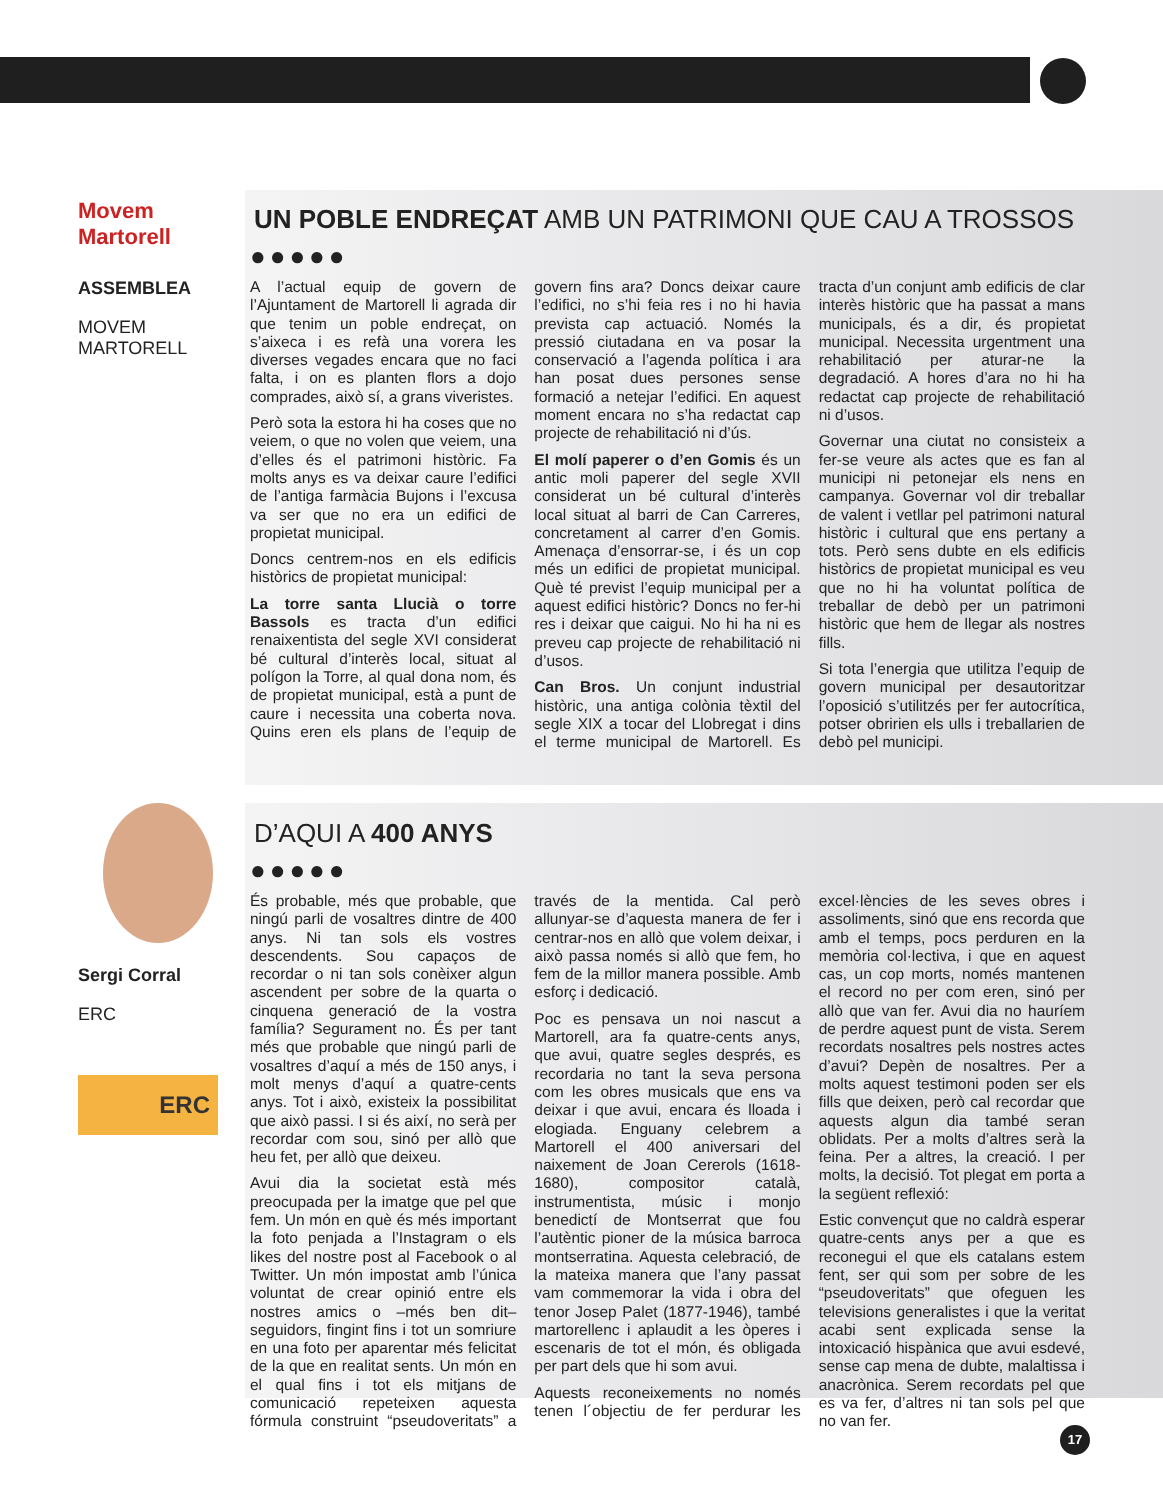Movem Martorell
ASSEMBLEA
MOVEM
MARTORELL
UN POBLE ENDREÇAT AMB UN PATRIMONI QUE CAU A TROSSOS
●●●●●
A l’actual equip de govern de l’Ajuntament de Martorell li agrada dir que tenim un poble endreçat, on s’aixeca i es refà una vorera les diverses vegades encara que no faci falta, i on es planten flors a dojo comprades, això sí, a grans viveristes.
Però sota la estora hi ha coses que no veiem, o que no volen que veiem, una d’elles és el patrimoni històric. Fa molts anys es va deixar caure l’edifici de l’antiga farmàcia Bujons i l’excusa va ser que no era un edifici de propietat municipal.
Doncs centrem-nos en els edificis històrics de propietat municipal:
La torre santa Llucià o torre Bassols es tracta d’un edifici renaixentista del segle XVI considerat bé cultural d’interès local, situat al polígon la Torre, al qual dona nom, és de propietat municipal, està a punt de caure i necessita una coberta nova. Quins eren els plans de l’equip de govern fins ara? Doncs deixar caure l’edifici, no s’hi feia res i no hi havia prevista cap actuació. Només la pressió ciutadana en va posar la conservació a l’agenda política i ara han posat dues persones sense formació a netejar l’edifici. En aquest moment encara no s’ha redactat cap projecte de rehabilitació ni d’ús.
El molí paperer o d’en Gomis és un antic moli paperer del segle XVII considerat un bé cultural d’interès local situat al barri de Can Carreres, concretament al carrer d’en Gomis. Amenaça d’ensorrar-se, i és un cop més un edifici de propietat municipal. Què té previst l’equip municipal per a aquest edifici històric? Doncs no fer-hi res i deixar que caigui. No hi ha ni es preveu cap projecte de rehabilitació ni d’usos.
Can Bros. Un conjunt industrial històric, una antiga colònia tèxtil del segle XIX a tocar del Llobregat i dins el terme municipal de Martorell. Es tracta d’un conjunt amb edificis de clar interès històric que ha passat a mans municipals, és a dir, és propietat municipal. Necessita urgentment una rehabilitació per aturar-ne la degradació. A hores d’ara no hi ha redactat cap projecte de rehabilitació ni d’usos.
Governar una ciutat no consisteix a fer-se veure als actes que es fan al municipi ni petonejar els nens en campanya. Governar vol dir treballar de valent i vetllar pel patrimoni natural històric i cultural que ens pertany a tots. Però sens dubte en els edificis històrics de propietat municipal es veu que no hi ha voluntat política de treballar de debò per un patrimoni històric que hem de llegar als nostres fills.
Si tota l’energia que utilitza l’equip de govern municipal per desautoritzar l’oposició s’utilitzés per fer autocrítica, potser obririen els ulls i treballarien de debò pel municipi.
Sergi Corral
ERC
ERC
D’AQUI A 400 ANYS
●●●●●
És probable, més que probable, que ningú parli de vosaltres dintre de 400 anys. Ni tan sols els vostres descendents. Sou capaços de recordar o ni tan sols conèixer algun ascendent per sobre de la quarta o cinquena generació de la vostra família? Segurament no. És per tant més que probable que ningú parli de vosaltres d’aquí a més de 150 anys, i molt menys d’aquí a quatre-cents anys. Tot i això, existeix la possibilitat que això passi. I si és així, no serà per recordar com sou, sinó per allò que heu fet, per allò que deixeu.
Avui dia la societat està més preocupada per la imatge que pel que fem. Un món en què és més important la foto penjada a l’Instagram o els likes del nostre post al Facebook o al Twitter. Un món impostat amb l’única voluntat de crear opinió entre els nostres amics o –més ben dit– seguidors, fingint fins i tot un somriure en una foto per aparentar més felicitat de la que en realitat sents. Un món en el qual fins i tot els mitjans de comunicació repeteixen aquesta fórmula construint “pseudoveritats” a través de la mentida. Cal però allunyar-se d’aquesta manera de fer i centrar-nos en allò que volem deixar, i això passa només si allò que fem, ho fem de la millor manera possible. Amb esforç i dedicació.
Poc es pensava un noi nascut a Martorell, ara fa quatre-cents anys, que avui, quatre segles després, es recordaria no tant la seva persona com les obres musicals que ens va deixar i que avui, encara és lloada i elogiada. Enguany celebrem a Martorell el 400 aniversari del naixement de Joan Cererols (1618-1680), compositor català, instrumentista, músic i monjo benedictí de Montserrat que fou l’autèntic pioner de la música barroca montserratina. Aquesta celebració, de la mateixa manera que l’any passat vam commemorar la vida i obra del tenor Josep Palet (1877-1946), també martorellenc i aplaudit a les òperes i escenaris de tot el món, és obligada per part dels que hi som avui.
Aquests reconeixements no només tenen l´objectiu de fer perdurar les excel·lències de les seves obres i assoliments, sinó que ens recorda que amb el temps, pocs perduren en la memòria col·lectiva, i que en aquest cas, un cop morts, només mantenen el record no per com eren, sinó per allò que van fer. Avui dia no hauríem de perdre aquest punt de vista. Serem recordats nosaltres pels nostres actes d’avui? Depèn de nosaltres. Per a molts aquest testimoni poden ser els fills que deixen, però cal recordar que aquests algun dia també seran oblidats. Per a molts d’altres serà la feina. Per a altres, la creació. I per molts, la decisió. Tot plegat em porta a la següent reflexió:
Estic convençut que no caldrà esperar quatre-cents anys per a que es reconegui el que els catalans estem fent, ser qui som per sobre de les “pseudoveritats” que ofeguen les televisions generalistes i que la veritat acabi sent explicada sense la intoxicació hispànica que avui esdevé, sense cap mena de dubte, malaltissa i anacrònica. Serem recordats pel que es va fer, d’altres ni tan sols pel que no van fer.
17